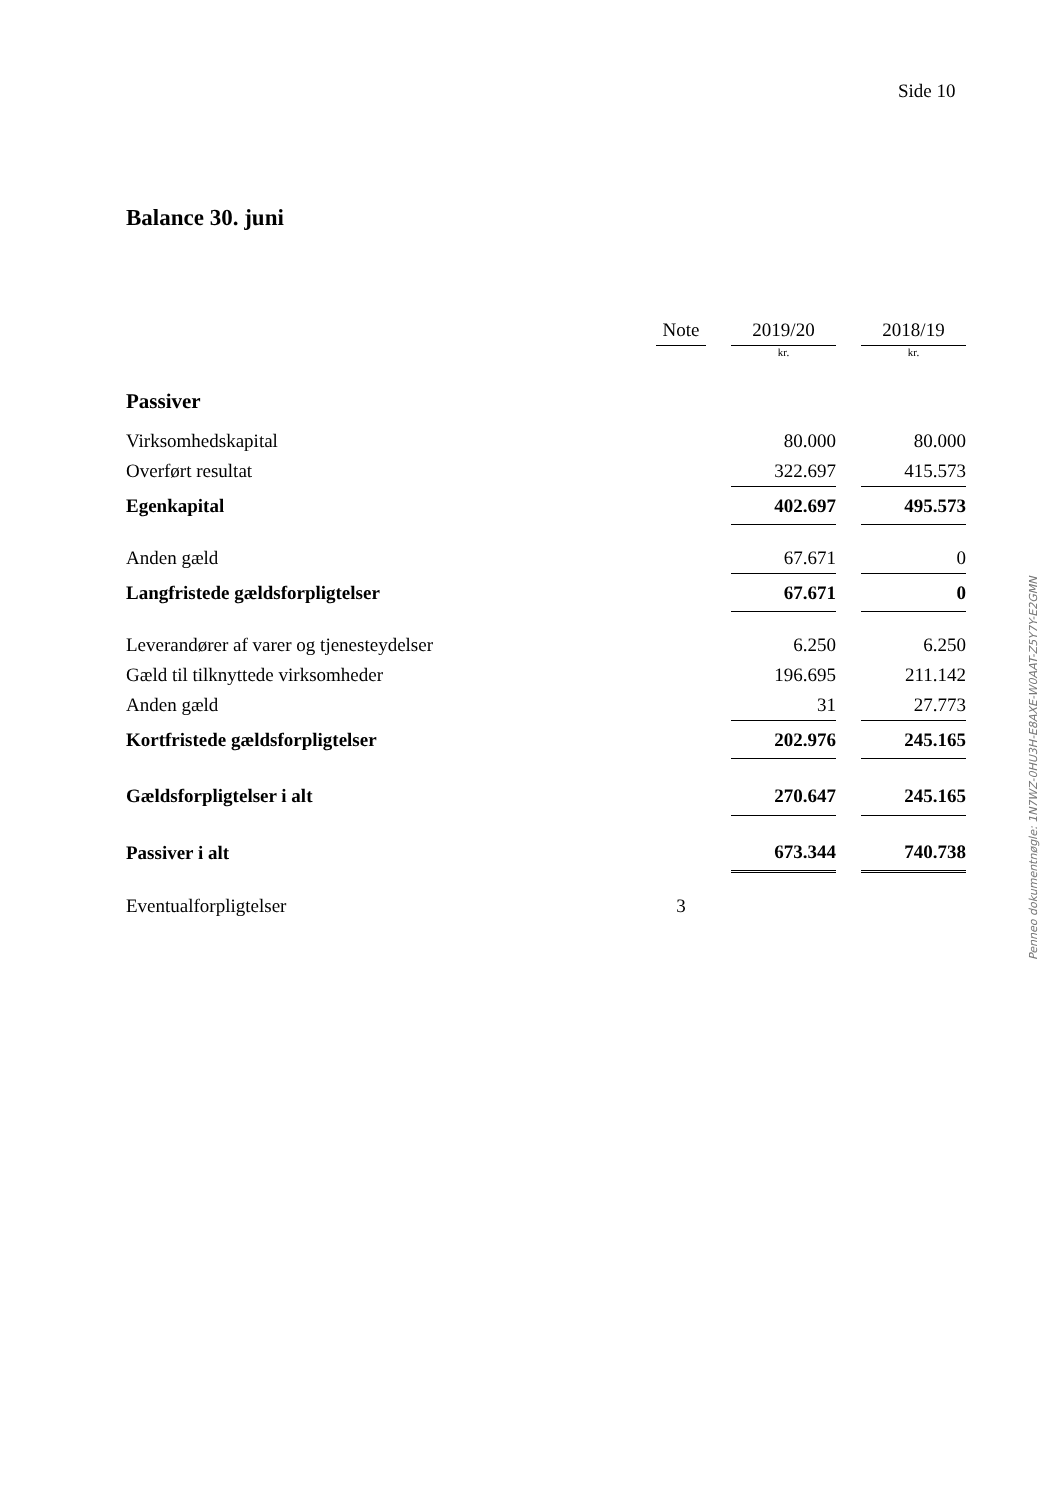Side 10
Balance 30. juni
| | Note | | 2019/20 | | 2018/19 |
| --- | --- | --- | --- | --- | --- |
| | | | kr. | | kr. |
| Passiver | | | | | |
| Virksomhedskapital | | | 80.000 | | 80.000 |
| Overført resultat | | | 322.697 | | 415.573 |
| Egenkapital | | | 402.697 | | 495.573 |
| Anden gæld | | | 67.671 | | 0 |
| Langfristede gældsforpligtelser | | | 67.671 | | 0 |
| Leverandører af varer og tjenesteydelser | | | 6.250 | | 6.250 |
| Gæld til tilknyttede virksomheder | | | 196.695 | | 211.142 |
| Anden gæld | | | 31 | | 27.773 |
| Kortfristede gældsforpligtelser | | | 202.976 | | 245.165 |
| Gældsforpligtelser i alt | | | 270.647 | | 245.165 |
| Passiver i alt | | | 673.344 | | 740.738 |
| Eventualforpligtelser | 3 | | | | |
Penneo dokumentnøgle: 1N7WZ-0HU3H-E8AXE-W0AAT-Z5Y7Y-E2GMN